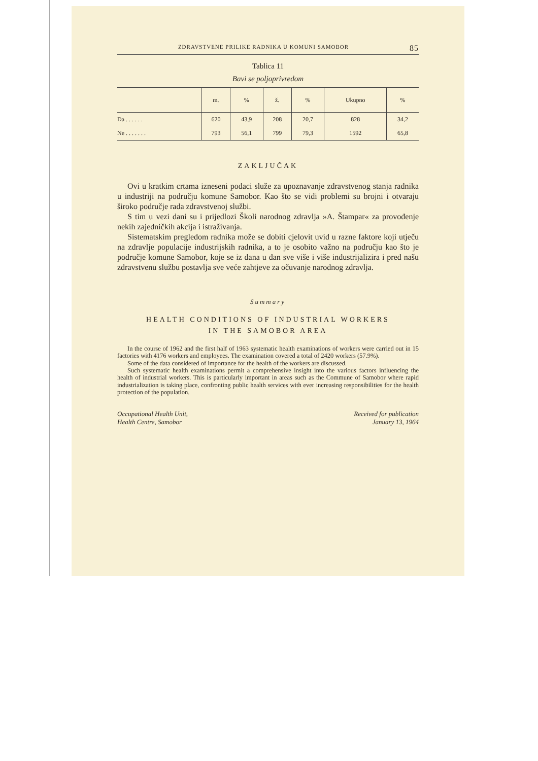ZDRAVSTVENE PRILIKE RADNIKA U KOMUNI SAMOBOR 85
Tablica 11
Bavi se poljoprivredom
| | m. | % | ž. | % | Ukupno | % |
| --- | --- | --- | --- | --- | --- | --- |
| Da . . . . . . | 620 | 43,9 | 208 | 20,7 | 828 | 34,2 |
| Ne . . . . . . . | 793 | 56,1 | 799 | 79,3 | 1592 | 65,8 |
ZAKLJUČAK
Ovi u kratkim crtama izneseni podaci služe za upoznavanje zdravstvenog stanja radnika u industriji na području komune Samobor. Kao što se vidi problemi su brojni i otvaraju široko područje rada zdravstvenoj službi.
S tim u vezi dani su i prijedlozi Školi narodnog zdravlja »A. Štampar« za provođenje nekih zajedničkih akcija i istraživanja.
Sistematskim pregledom radnika može se dobiti cjelovit uvid u razne faktore koji utječu na zdravlje populacije industrijskih radnika, a to je osobito važno na području kao što je područje komune Samobor, koje se iz dana u dan sve više i više industrijalizira i pred našu zdravstvenu službu postavlja sve veće zahtjeve za očuvanje narodnog zdravlja.
Summary
HEALTH CONDITIONS OF INDUSTRIAL WORKERS
IN THE SAMOBOR AREA
In the course of 1962 and the first half of 1963 systematic health examinations of workers were carried out in 15 factories with 4176 workers and employees. The examination covered a total of 2420 workers (57.9%).
Some of the data considered of importance for the health of the workers are discussed.
Such systematic health examinations permit a comprehensive insight into the various factors influencing the health of industrial workers. This is particularly important in areas such as the Commune of Samobor where rapid industrialization is taking place, confronting public health services with ever increasing responsibilities for the health protection of the population.
Occupational Health Unit,
Health Centre, Samobor
Received for publication
January 13, 1964